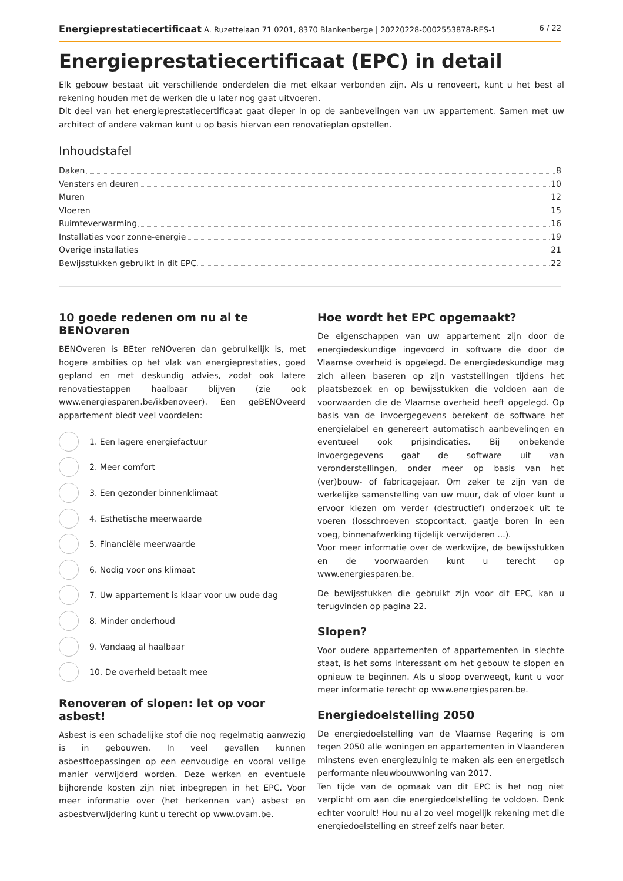Energieprestatiecertificaat A. Ruzettelaan 71 0201, 8370 Blankenberge | 20220228-0002553878-RES-1 6 / 22
Energieprestatiecertificaat (EPC) in detail
Elk gebouw bestaat uit verschillende onderdelen die met elkaar verbonden zijn. Als u renoveert, kunt u het best al rekening houden met de werken die u later nog gaat uitvoeren.
Dit deel van het energieprestatiecertificaat gaat dieper in op de aanbevelingen van uw appartement. Samen met uw architect of andere vakman kunt u op basis hiervan een renovatieplan opstellen.
Inhoudstafel
Daken 8
Vensters en deuren 10
Muren 12
Vloeren 15
Ruimteverwarming 16
Installaties voor zonne-energie 19
Overige installaties 21
Bewijsstukken gebruikt in dit EPC 22
10 goede redenen om nu al te BENOveren
BENOveren is BEter reNOveren dan gebruikelijk is, met hogere ambities op het vlak van energieprestaties, goed gepland en met deskundig advies, zodat ook latere renovatiestappen haalbaar blijven (zie ook www.energiesparen.be/ikbenoveer). Een geBENOveerd appartement biedt veel voordelen:
1. Een lagere energiefactuur
2. Meer comfort
3. Een gezonder binnenklimaat
4. Esthetische meerwaarde
5. Financiële meerwaarde
6. Nodig voor ons klimaat
7. Uw appartement is klaar voor uw oude dag
8. Minder onderhoud
9. Vandaag al haalbaar
10. De overheid betaalt mee
Renoveren of slopen: let op voor asbest!
Asbest is een schadelijke stof die nog regelmatig aanwezig is in gebouwen. In veel gevallen kunnen asbesttoepassingen op een eenvoudige en vooral veilige manier verwijderd worden. Deze werken en eventuele bijhorende kosten zijn niet inbegrepen in het EPC. Voor meer informatie over (het herkennen van) asbest en asbestverwijdering kunt u terecht op www.ovam.be.
Hoe wordt het EPC opgemaakt?
De eigenschappen van uw appartement zijn door de energiedeskundige ingevoerd in software die door de Vlaamse overheid is opgelegd. De energiedeskundige mag zich alleen baseren op zijn vaststellingen tijdens het plaatsbezoek en op bewijsstukken die voldoen aan de voorwaarden die de Vlaamse overheid heeft opgelegd. Op basis van de invoergegevens berekent de software het energielabel en genereert automatisch aanbevelingen en eventueel ook prijsindicaties. Bij onbekende invoergegevens gaat de software uit van veronderstellingen, onder meer op basis van het (ver)bouw- of fabricagejaar. Om zeker te zijn van de werkelijke samenstelling van uw muur, dak of vloer kunt u ervoor kiezen om verder (destructief) onderzoek uit te voeren (losschroeven stopcontact, gaatje boren in een voeg, binnenafwerking tijdelijk verwijderen ...).
Voor meer informatie over de werkwijze, de bewijsstukken en de voorwaarden kunt u terecht op www.energiesparen.be.
De bewijsstukken die gebruikt zijn voor dit EPC, kan u terugvinden op pagina 22.
Slopen?
Voor oudere appartementen of appartementen in slechte staat, is het soms interessant om het gebouw te slopen en opnieuw te beginnen. Als u sloop overweegt, kunt u voor meer informatie terecht op www.energiesparen.be.
Energiedoelstelling 2050
De energiedoelstelling van de Vlaamse Regering is om tegen 2050 alle woningen en appartementen in Vlaanderen minstens even energiezuinig te maken als een energetisch performante nieuwbouwwoning van 2017.
Ten tijde van de opmaak van dit EPC is het nog niet verplicht om aan die energiedoelstelling te voldoen. Denk echter vooruit! Hou nu al zo veel mogelijk rekening met die energiedoelstelling en streef zelfs naar beter.